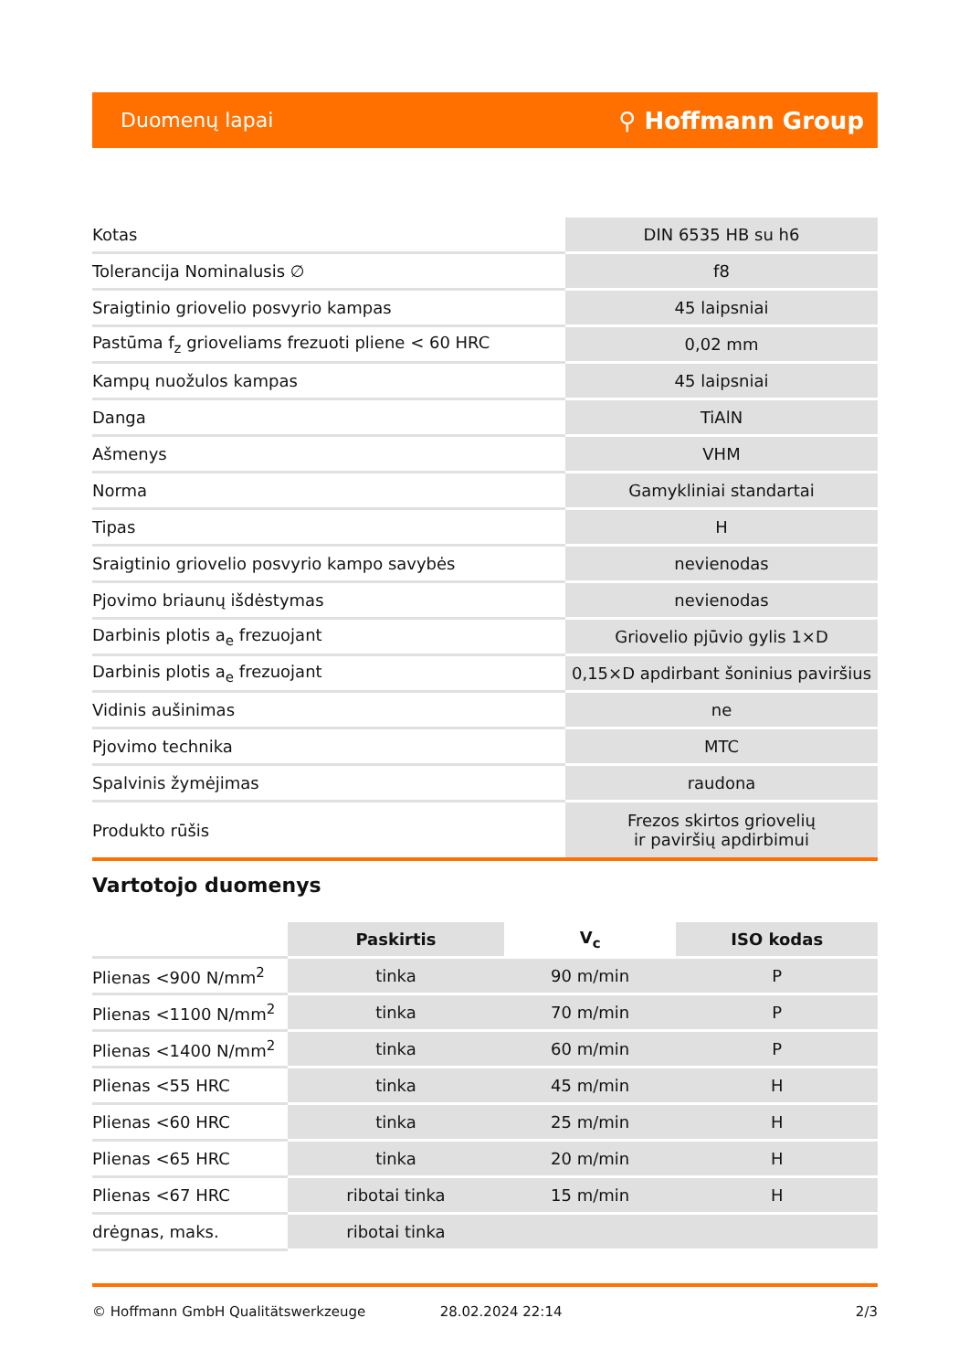Duomenų lapai ⚲ Hoffmann Group
| Kotas | DIN 6535 HB su h6 |
| Tolerancija Nominalusis ∅ | f8 |
| Sraigtinio griovelio posvyrio kampas | 45 laipsniai |
| Pastūma f<sub>z</sub> grioveliams frezuoti pliene < 60 HRC | 0,02 mm |
| Kampų nuožulos kampas | 45 laipsniai |
| Danga | TiAlN |
| Ašmenys | VHM |
| Norma | Gamykliniai standartai |
| Tipas | H |
| Sraigtinio griovelio posvyrio kampo savybės | nevienodas |
| Pjovimo briaunų išdėstymas | nevienodas |
| Darbinis plotis a<sub>e</sub> frezuojant | Griovelio pjūvio gylis 1×D |
| Darbinis plotis a<sub>e</sub> frezuojant | 0,15×D apdirbant šoninius paviršius |
| Vidinis aušinimas | ne |
| Pjovimo technika | MTC |
| Spalvinis žymėjimas | raudona |
| Produkto rūšis | Frezos skirtos griovelių ir paviršių apdirbimui |
Vartotojo duomenys
| | Paskirtis | V<sub>c</sub> | ISO kodas |
| Plienas <900 N/mm<sup>2</sup> | tinka | 90 m/min | P |
| Plienas <1100 N/mm<sup>2</sup> | tinka | 70 m/min | P |
| Plienas <1400 N/mm<sup>2</sup> | tinka | 60 m/min | P |
| Plienas <55 HRC | tinka | 45 m/min | H |
| Plienas <60 HRC | tinka | 25 m/min | H |
| Plienas <65 HRC | tinka | 20 m/min | H |
| Plienas <67 HRC | ribotai tinka | 15 m/min | H |
| drėgnas, maks. | ribotai tinka | | |
© Hoffmann GmbH Qualitätswerkzeuge 28.02.2024 22:14 2/3